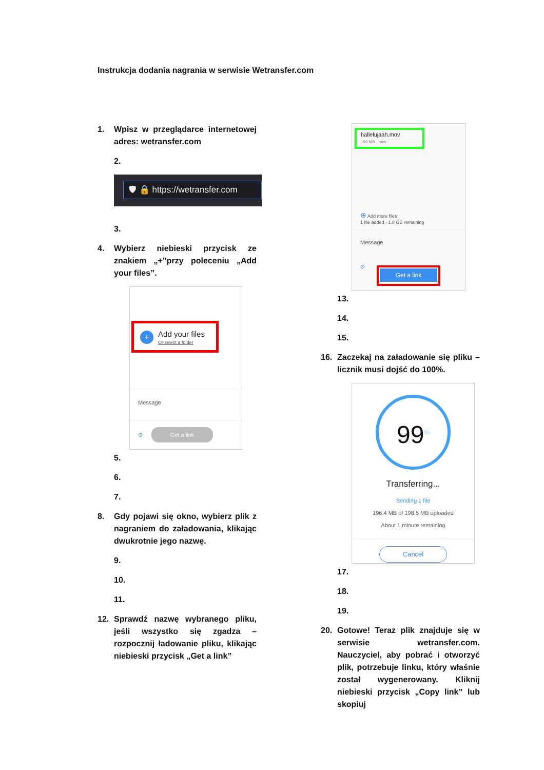Instrukcja dodania nagrania w serwisie Wetransfer.com
1. Wpisz w przeglądarce internetowej adres: wetransfer.com
2.
🛡 🔒 https://wetransfer.com
3.
4. Wybierz niebieski przycisk ze znakiem „+”przy poleceniu „Add your files”.
+ Add your files
Or select a folder
Message
⊙ Get a link
5.
6.
7.
8. Gdy pojawi się okno, wybierz plik z nagraniem do załadowania, klikając dwukrotnie jego nazwę.
9.
10.
11.
12. Sprawdź nazwę wybranego pliku, jeśli wszystko się zgadza – rozpocznij ładowanie pliku, klikając niebieski przycisk „Get a link”
hallelujaah.mov
199 MB · mov
⊕ Add more files
1 file added · 1.8 GB remaining
Message
⊙
Get a link
13.
14.
15.
16. Zaczekaj na załadowanie się pliku – licznik musi dojść do 100%.
99<sup>%</sup>
Transferring...
Sending 1 file
196.4 MB of 198.5 MB uploaded
About 1 minute remaining
Cancel
17.
18.
19.
20. Gotowe! Teraz plik znajduje się w serwisie wetransfer.com. Nauczyciel, aby pobrać i otworzyć plik, potrzebuje linku, który właśnie został wygenerowany. Kliknij niebieski przycisk „Copy link” lub skopiuj